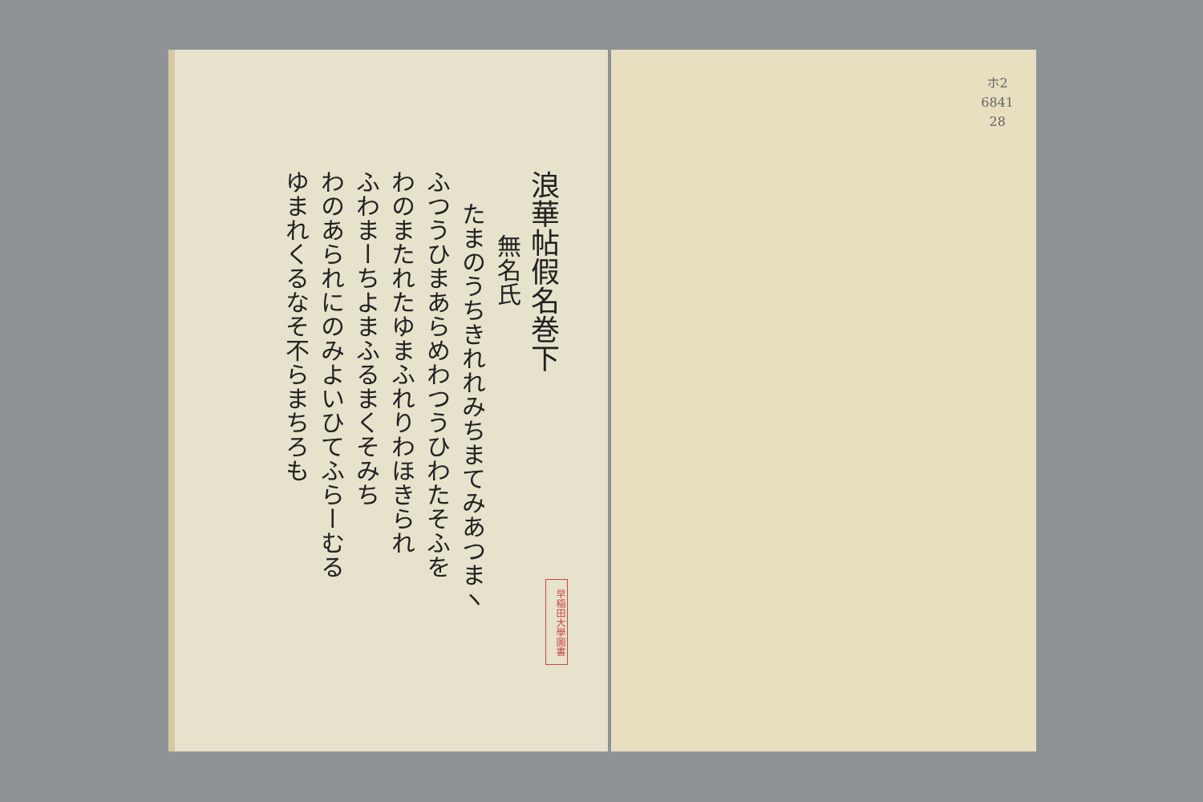浪華帖假名巻下
無名氏
たまのうちきれれみちまてみあつまヽ
ふつうひまあらめわつうひわたそふを
わのまたれたゆまふれりわほきられ
ふわまーちよまふるまくそみち
わのあられにのみよいひてふらーむる
ゆまれくるなそ不らまちろも
早稲田大學圖書
ホ2
6841
28